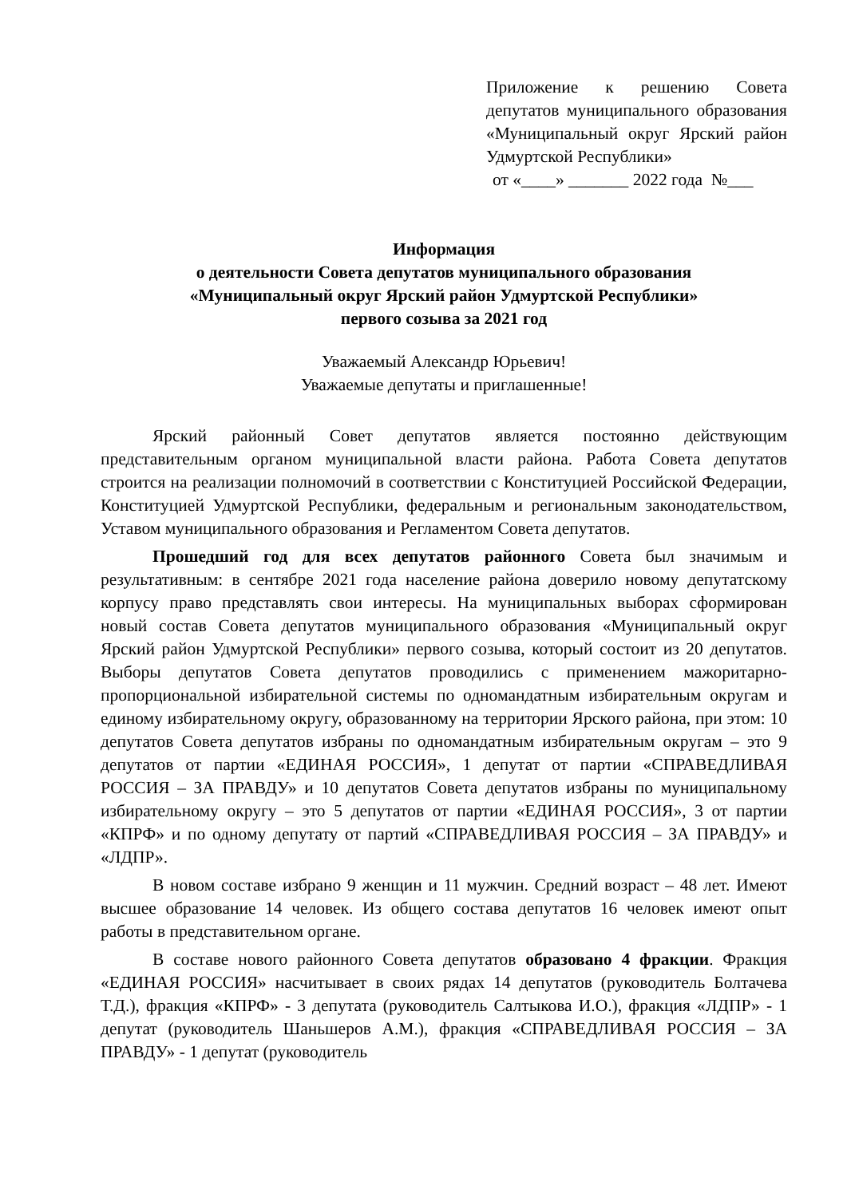Приложение к решению Совета депутатов муниципального образования «Муниципальный округ Ярский район Удмуртской Республики»
от «____» _______ 2022 года №___
Информация
о деятельности Совета депутатов муниципального образования
«Муниципальный округ Ярский район Удмуртской Республики»
первого созыва за 2021 год
Уважаемый Александр Юрьевич!
Уважаемые депутаты и приглашенные!
Ярский районный Совет депутатов является постоянно действующим представительным органом муниципальной власти района. Работа Совета депутатов строится на реализации полномочий в соответствии с Конституцией Российской Федерации, Конституцией Удмуртской Республики, федеральным и региональным законодательством, Уставом муниципального образования и Регламентом Совета депутатов.
Прошедший год для всех депутатов районного Совета был значимым и результативным: в сентябре 2021 года население района доверило новому депутатскому корпусу право представлять свои интересы. На муниципальных выборах сформирован новый состав Совета депутатов муниципального образования «Муниципальный округ Ярский район Удмуртской Республики» первого созыва, который состоит из 20 депутатов. Выборы депутатов Совета депутатов проводились с применением мажоритарно-пропорциональной избирательной системы по одномандатным избирательным округам и единому избирательному округу, образованному на территории Ярского района, при этом: 10 депутатов Совета депутатов избраны по одномандатным избирательным округам – это 9 депутатов от партии «ЕДИНАЯ РОССИЯ», 1 депутат от партии «СПРАВЕДЛИВАЯ РОССИЯ – ЗА ПРАВДУ» и 10 депутатов Совета депутатов избраны по муниципальному избирательному округу – это 5 депутатов от партии «ЕДИНАЯ РОССИЯ», 3 от партии «КПРФ» и по одному депутату от партий «СПРАВЕДЛИВАЯ РОССИЯ – ЗА ПРАВДУ» и «ЛДПР».
В новом составе избрано 9 женщин и 11 мужчин. Средний возраст – 48 лет. Имеют высшее образование 14 человек. Из общего состава депутатов 16 человек имеют опыт работы в представительном органе.
В составе нового районного Совета депутатов образовано 4 фракции. Фракция «ЕДИНАЯ РОССИЯ» насчитывает в своих рядах 14 депутатов (руководитель Болтачева Т.Д.), фракция «КПРФ» - 3 депутата (руководитель Салтыкова И.О.), фракция «ЛДПР» - 1 депутат (руководитель Шаньшеров А.М.), фракция «СПРАВЕДЛИВАЯ РОССИЯ – ЗА ПРАВДУ» - 1 депутат (руководитель